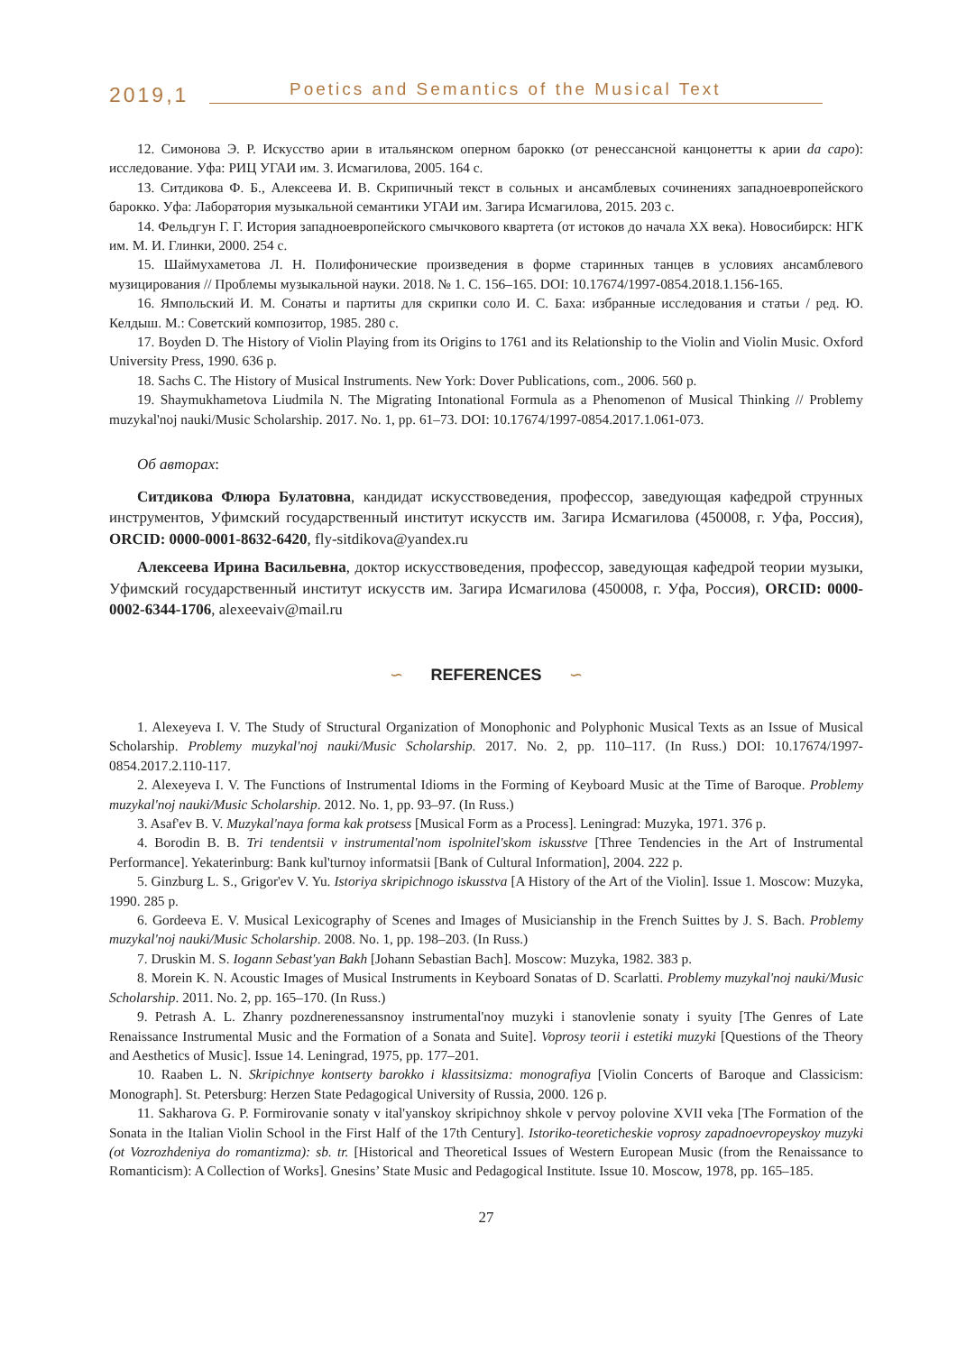2019,1 Poetics and Semantics of the Musical Text
12. Симонова Э. Р. Искусство арии в итальянском оперном барокко (от ренессансной канцонетты к арии da capo): исследование. Уфа: РИЦ УГАИ им. З. Исмагилова, 2005. 164 с.
13. Ситдикова Ф. Б., Алексеева И. В. Скрипичный текст в сольных и ансамблевых сочинениях западноевропейского барокко. Уфа: Лаборатория музыкальной семантики УГАИ им. Загира Исмагилова, 2015. 203 с.
14. Фельдгун Г. Г. История западноевропейского смычкового квартета (от истоков до начала XX века). Новосибирск: НГК им. М. И. Глинки, 2000. 254 с.
15. Шаймухаметова Л. Н. Полифонические произведения в форме старинных танцев в условиях ансамблевого музицирования // Проблемы музыкальной науки. 2018. № 1. С. 156–165. DOI: 10.17674/1997-0854.2018.1.156-165.
16. Ямпольский И. М. Сонаты и партиты для скрипки соло И. С. Баха: избранные исследования и статьи / ред. Ю. Келдыш. М.: Советский композитор, 1985. 280 с.
17. Boyden D. The History of Violin Playing from its Origins to 1761 and its Relationship to the Violin and Violin Music. Oxford University Press, 1990. 636 p.
18. Sachs C. The History of Musical Instruments. New York: Dover Publications, com., 2006. 560 p.
19. Shaymukhametova Liudmila N. The Migrating Intonational Formula as a Phenomenon of Musical Thinking // Problemy muzykal'noj nauki/Music Scholarship. 2017. No. 1, pp. 61–73. DOI: 10.17674/1997-0854.2017.1.061-073.
Об авторах:
Ситдикова Флюра Булатовна, кандидат искусствоведения, профессор, заведующая кафедрой струнных инструментов, Уфимский государственный институт искусств им. Загира Исмагилова (450008, г. Уфа, Россия), ORCID: 0000-0001-8632-6420, fly-sitdikova@yandex.ru
Алексеева Ирина Васильевна, доктор искусствоведения, профессор, заведующая кафедрой теории музыки, Уфимский государственный институт искусств им. Загира Исмагилова (450008, г. Уфа, Россия), ORCID: 0000-0002-6344-1706, alexeevaiv@mail.ru
∽ REFERENCES ∽
1. Alexeyeva I. V. The Study of Structural Organization of Monophonic and Polyphonic Musical Texts as an Issue of Musical Scholarship. Problemy muzykal'noj nauki/Music Scholarship. 2017. No. 2, pp. 110–117. (In Russ.) DOI: 10.17674/1997-0854.2017.2.110-117.
2. Alexeyeva I. V. The Functions of Instrumental Idioms in the Forming of Keyboard Music at the Time of Baroque. Problemy muzykal'noj nauki/Music Scholarship. 2012. No. 1, pp. 93–97. (In Russ.)
3. Asaf'ev B. V. Muzykal'naya forma kak protsess [Musical Form as a Process]. Leningrad: Muzyka, 1971. 376 p.
4. Borodin B. B. Tri tendentsii v instrumental'nom ispolnitel'skom iskusstve [Three Tendencies in the Art of Instrumental Performance]. Yekaterinburg: Bank kul'turnoy informatsii [Bank of Cultural Information], 2004. 222 p.
5. Ginzburg L. S., Grigor'ev V. Yu. Istoriya skripichnogo iskusstva [A History of the Art of the Violin]. Issue 1. Moscow: Muzyka, 1990. 285 p.
6. Gordeeva E. V. Musical Lexicography of Scenes and Images of Musicianship in the French Suittes by J. S. Bach. Problemy muzykal'noj nauki/Music Scholarship. 2008. No. 1, pp. 198–203. (In Russ.)
7. Druskin M. S. Iogann Sebast'yan Bakh [Johann Sebastian Bach]. Moscow: Muzyka, 1982. 383 p.
8. Morein K. N. Acoustic Images of Musical Instruments in Keyboard Sonatas of D. Scarlatti. Problemy muzykal'noj nauki/Music Scholarship. 2011. No. 2, pp. 165–170. (In Russ.)
9. Petrash A. L. Zhanry pozdnerenessansnoy instrumental'noy muzyki i stanovlenie sonaty i syuity [The Genres of Late Renaissance Instrumental Music and the Formation of a Sonata and Suite]. Voprosy teorii i estetiki muzyki [Questions of the Theory and Aesthetics of Music]. Issue 14. Leningrad, 1975, pp. 177–201.
10. Raaben L. N. Skripichnye kontserty barokko i klassitsizma: monografiya [Violin Concerts of Baroque and Classicism: Monograph]. St. Petersburg: Herzen State Pedagogical University of Russia, 2000. 126 p.
11. Sakharova G. P. Formirovanie sonaty v ital'yanskoy skripichnoy shkole v pervoy polovine XVII veka [The Formation of the Sonata in the Italian Violin School in the First Half of the 17th Century]. Istoriko-teoreticheskie voprosy zapadnoevropeyskoy muzyki (ot Vozrozhdeniya do romantizma): sb. tr. [Historical and Theoretical Issues of Western European Music (from the Renaissance to Romanticism): A Collection of Works]. Gnesins’ State Music and Pedagogical Institute. Issue 10. Moscow, 1978, pp. 165–185.
27